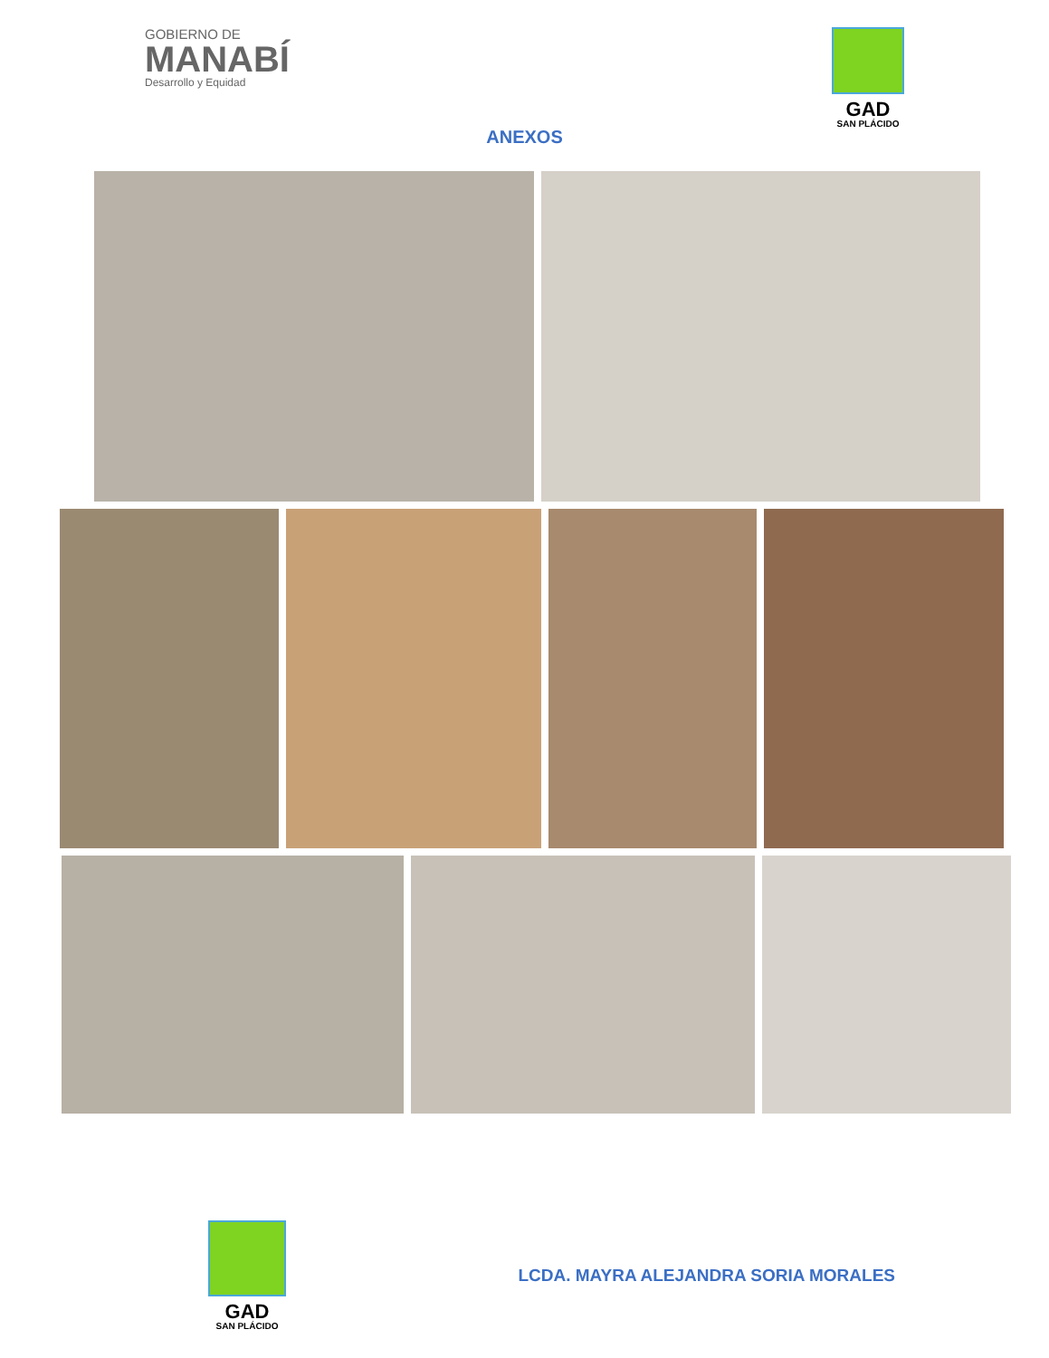GOBIERNO DE
MANABÍ
Desarrollo y Equidad
GAD
SAN PLÁCIDO
ANEXOS
GAD
SAN PLÁCIDO
LCDA. MAYRA ALEJANDRA SORIA MORALES